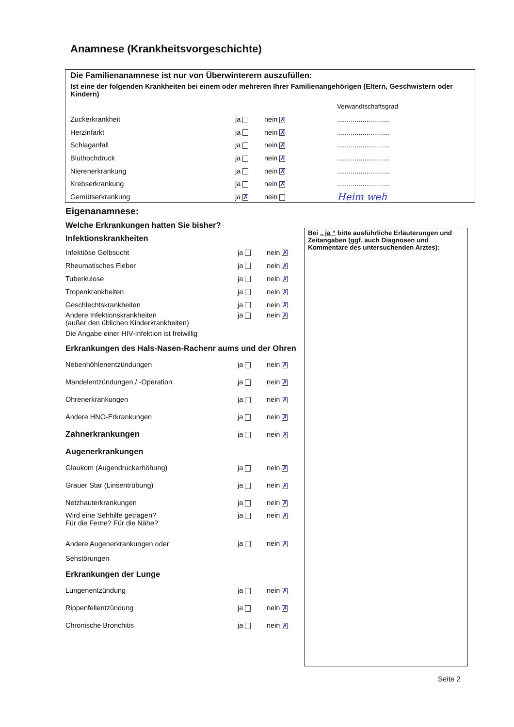Anamnese (Krankheitsvorgeschichte)
Die Familienanamnese ist nur von Überwinterern auszufüllen:
Ist eine der folgenden Krankheiten bei einem oder mehreren Ihrer Familienangehörigen (Eltern, Geschwistern oder Kindern)
| | | | Verwandtschaftsgrad |
| Zuckerkrankheit | ja | nein ✗ | ........................... |
| Herzinfarkt | ja | nein ✗ | ........................... |
| Schlaganfall | ja | nein ✗ | ........................... |
| Bluthochdruck | ja | nein ✗ | ........................... |
| Nierenerkrankung | ja | nein ✗ | ........................... |
| Krebserkrankung | ja | nein ✗ | ........................... |
| Gemütserkrankung | ja ✗ | nein | Heim weh |
Eigenanamnese:
Welche Erkrankungen hatten Sie bisher?
Infektionskrankheiten
| Infektiöse Gelbsucht | ja | nein ✗ |
| Rheumatisches Fieber | ja | nein ✗ |
| Tuberkulose | ja | nein ✗ |
| Tropenkrankheiten | ja | nein ✗ |
| Geschlechtskrankheiten | ja | nein ✗ |
| Andere Infektionskrankheiten (außer den üblichen Kinderkrankheiten) | ja | nein ✗ |
| Die Angabe einer HIV-Infektion ist freiwillig | | |
Erkrankungen des Hals-Nasen-Rachenr aums und der Ohren
| Nebenhöhlenentzündungen | ja | nein ✗ |
| Mandelentzündungen / -Operation | ja | nein ✗ |
| Ohrenerkrankungen | ja | nein ✗ |
| Andere HNO-Erkrankungen | ja | nein ✗ |
| Zahnerkrankungen | ja | nein ✗ |
Augenerkrankungen
| Glaukom (Augendruckerhöhung) | ja | nein ✗ |
| Grauer Star (Linsentrübung) | ja | nein ✗ |
| Netzhauterkrankungen | ja | nein ✗ |
| Wird eine Sehhilfe getragen? Für die Ferne? Für die Nähe? | ja | nein ✗ |
| Andere Augenerkrankungen oder Sehstörungen | ja | nein ✗ |
Erkrankungen der Lunge
| Lungenentzündung | ja | nein ✗ |
| Rippenfellentzündung | ja | nein ✗ |
| Chronische Bronchitis | ja | nein ✗ |
Bei „ ja “ bitte ausführliche Erläuterungen und Zeitangaben (ggf. auch Diagnosen und Kommentare des untersuchenden Arztes):
Seite 2